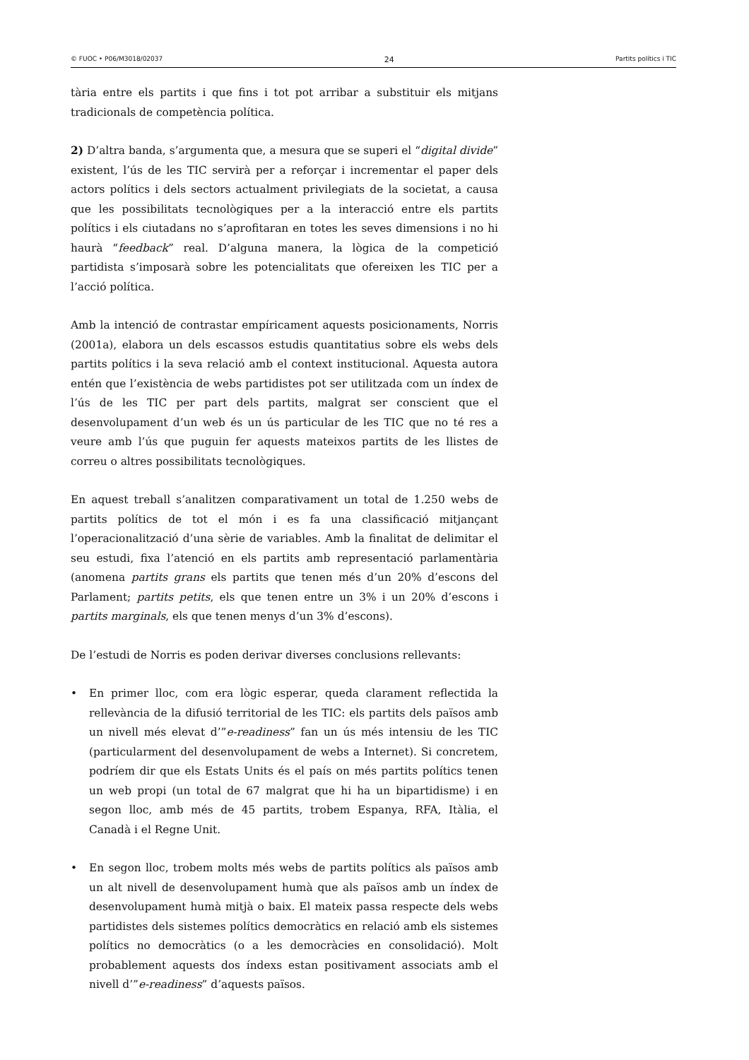© FUOC • P06/M3018/02037 24 Partits polítics i TIC
tària entre els partits i que fins i tot pot arribar a substituir els mitjans tradicionals de competència política.
2) D’altra banda, s’argumenta que, a mesura que se superi el “digital divide” existent, l’ús de les TIC servirà per a reforçar i incrementar el paper dels actors polítics i dels sectors actualment privilegiats de la societat, a causa que les possibilitats tecnològiques per a la interacció entre els partits polítics i els ciutadans no s’aprofitaran en totes les seves dimensions i no hi haurà “feedback” real. D’alguna manera, la lògica de la competició partidista s’imposarà sobre les potencialitats que ofereixen les TIC per a l’acció política.
Amb la intenció de contrastar empíricament aquests posicionaments, Norris (2001a), elabora un dels escassos estudis quantitatius sobre els webs dels partits polítics i la seva relació amb el context institucional. Aquesta autora entén que l’existència de webs partidistes pot ser utilitzada com un índex de l’ús de les TIC per part dels partits, malgrat ser conscient que el desenvolupament d’un web és un ús particular de les TIC que no té res a veure amb l’ús que puguin fer aquests mateixos partits de les llistes de correu o altres possibilitats tecnològiques.
En aquest treball s’analitzen comparativament un total de 1.250 webs de partits polítics de tot el món i es fa una classificació mitjançant l’operacionalització d’una sèrie de variables. Amb la finalitat de delimitar el seu estudi, fixa l’atenció en els partits amb representació parlamentària (anomena partits grans els partits que tenen més d’un 20% d’escons del Parlament; partits petits, els que tenen entre un 3% i un 20% d’escons i partits marginals, els que tenen menys d’un 3% d’escons).
De l’estudi de Norris es poden derivar diverses conclusions rellevants:
• En primer lloc, com era lògic esperar, queda clarament reflectida la rellevància de la difusió territorial de les TIC: els partits dels països amb un nivell més elevat d’”e-readiness” fan un ús més intensiu de les TIC (particularment del desenvolupament de webs a Internet). Si concretem, podríem dir que els Estats Units és el país on més partits polítics tenen un web propi (un total de 67 malgrat que hi ha un bipartidisme) i en segon lloc, amb més de 45 partits, trobem Espanya, RFA, Itàlia, el Canadà i el Regne Unit.
• En segon lloc, trobem molts més webs de partits polítics als països amb un alt nivell de desenvolupament humà que als països amb un índex de desenvolupament humà mitjà o baix. El mateix passa respecte dels webs partidistes dels sistemes polítics democràtics en relació amb els sistemes polítics no democràtics (o a les democràcies en consolidació). Molt probablement aquests dos índexs estan positivament associats amb el nivell d’”e-readiness” d’aquests països.